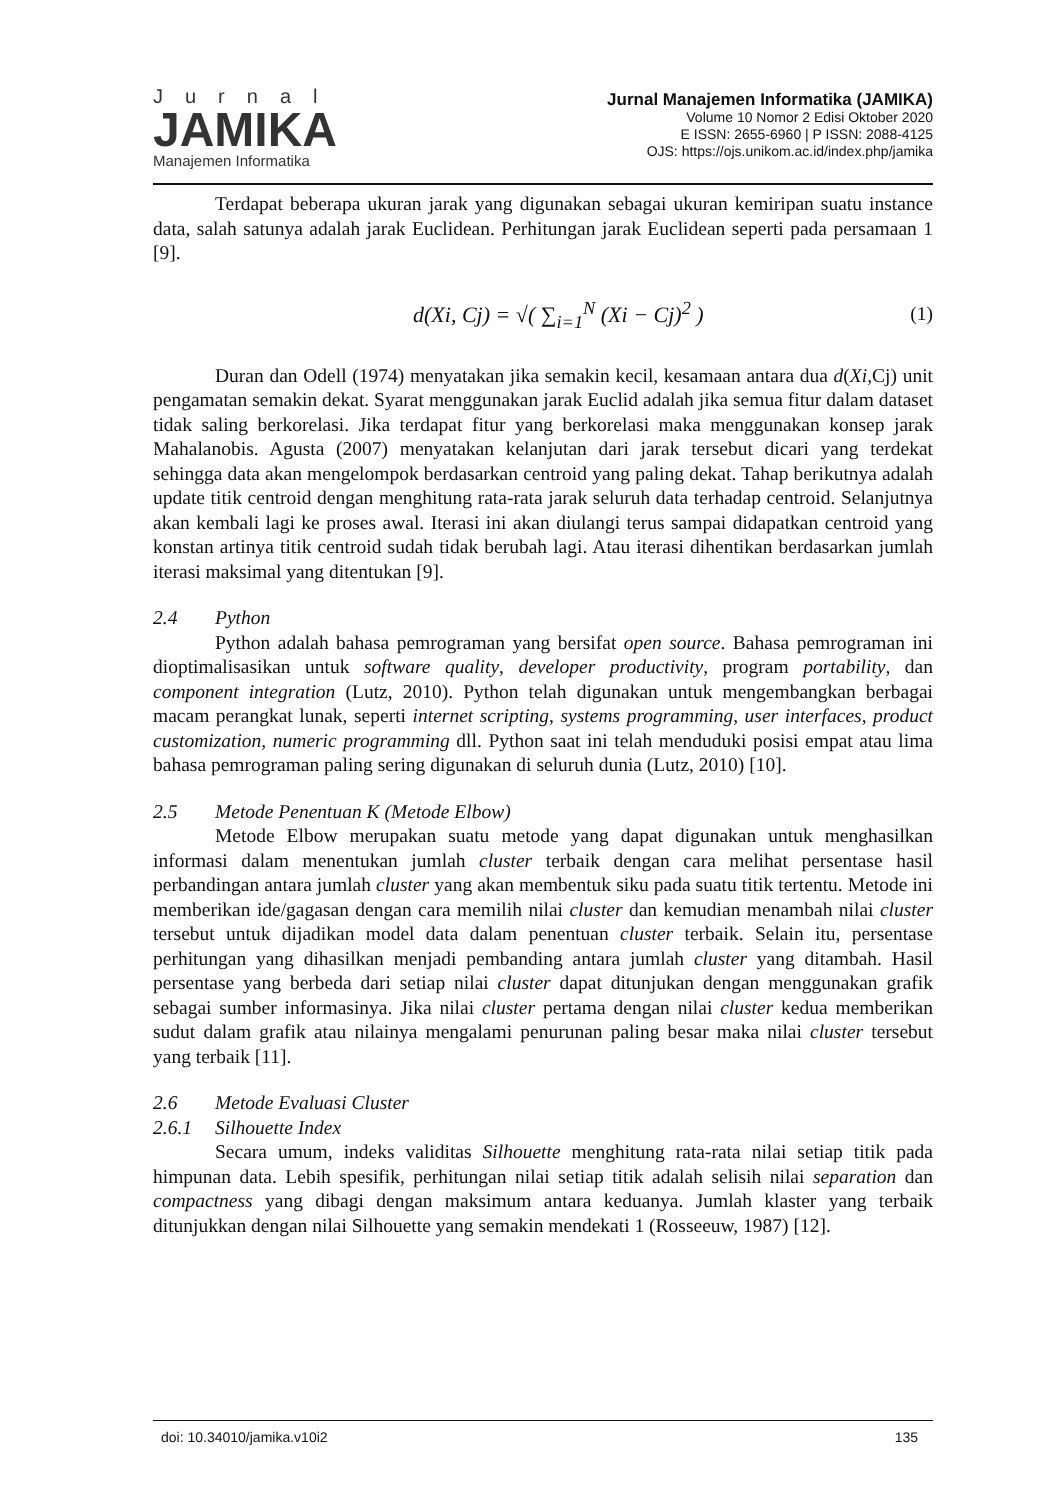Jurnal
JAMIKA
Manajemen Informatika
Jurnal Manajemen Informatika (JAMIKA)
Volume 10 Nomor 2 Edisi Oktober 2020
E ISSN: 2655-6960 | P ISSN: 2088-4125
OJS: https://ojs.unikom.ac.id/index.php/jamika
Terdapat beberapa ukuran jarak yang digunakan sebagai ukuran kemiripan suatu instance data, salah satunya adalah jarak Euclidean. Perhitungan jarak Euclidean seperti pada persamaan 1 [9].
d(Xi, Cj) = √( ∑<sub>i=1</sub><sup>N</sup> (Xi − Cj)<sup>2</sup> ) (1)
Duran dan Odell (1974) menyatakan jika semakin kecil, kesamaan antara dua d(Xi,Cj) unit pengamatan semakin dekat. Syarat menggunakan jarak Euclid adalah jika semua fitur dalam dataset tidak saling berkorelasi. Jika terdapat fitur yang berkorelasi maka menggunakan konsep jarak Mahalanobis. Agusta (2007) menyatakan kelanjutan dari jarak tersebut dicari yang terdekat sehingga data akan mengelompok berdasarkan centroid yang paling dekat. Tahap berikutnya adalah update titik centroid dengan menghitung rata-rata jarak seluruh data terhadap centroid. Selanjutnya akan kembali lagi ke proses awal. Iterasi ini akan diulangi terus sampai didapatkan centroid yang konstan artinya titik centroid sudah tidak berubah lagi. Atau iterasi dihentikan berdasarkan jumlah iterasi maksimal yang ditentukan [9].
2.4 Python
Python adalah bahasa pemrograman yang bersifat open source. Bahasa pemrograman ini dioptimalisasikan untuk software quality, developer productivity, program portability, dan component integration (Lutz, 2010). Python telah digunakan untuk mengembangkan berbagai macam perangkat lunak, seperti internet scripting, systems programming, user interfaces, product customization, numeric programming dll. Python saat ini telah menduduki posisi empat atau lima bahasa pemrograman paling sering digunakan di seluruh dunia (Lutz, 2010) [10].
2.5 Metode Penentuan K (Metode Elbow)
Metode Elbow merupakan suatu metode yang dapat digunakan untuk menghasilkan informasi dalam menentukan jumlah cluster terbaik dengan cara melihat persentase hasil perbandingan antara jumlah cluster yang akan membentuk siku pada suatu titik tertentu. Metode ini memberikan ide/gagasan dengan cara memilih nilai cluster dan kemudian menambah nilai cluster tersebut untuk dijadikan model data dalam penentuan cluster terbaik. Selain itu, persentase perhitungan yang dihasilkan menjadi pembanding antara jumlah cluster yang ditambah. Hasil persentase yang berbeda dari setiap nilai cluster dapat ditunjukan dengan menggunakan grafik sebagai sumber informasinya. Jika nilai cluster pertama dengan nilai cluster kedua memberikan sudut dalam grafik atau nilainya mengalami penurunan paling besar maka nilai cluster tersebut yang terbaik [11].
2.6 Metode Evaluasi Cluster
2.6.1 Silhouette Index
Secara umum, indeks validitas Silhouette menghitung rata-rata nilai setiap titik pada himpunan data. Lebih spesifik, perhitungan nilai setiap titik adalah selisih nilai separation dan compactness yang dibagi dengan maksimum antara keduanya. Jumlah klaster yang terbaik ditunjukkan dengan nilai Silhouette yang semakin mendekati 1 (Rosseeuw, 1987) [12].
doi: 10.34010/jamika.v10i2 135